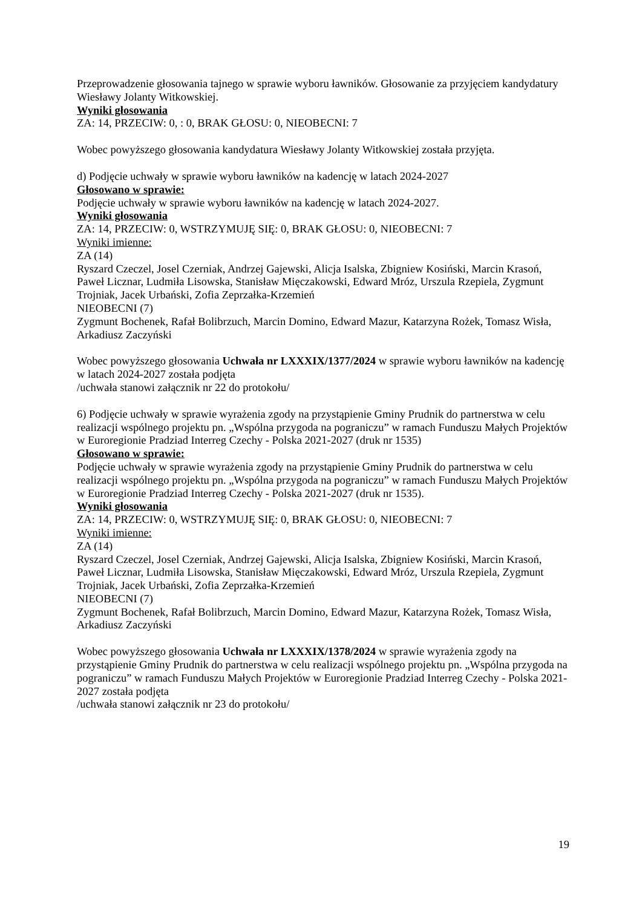Przeprowadzenie głosowania tajnego w sprawie wyboru ławników. Głosowanie za przyjęciem kandydatury Wiesławy Jolanty Witkowskiej.
Wyniki głosowania
ZA: 14, PRZECIW: 0, : 0, BRAK GŁOSU: 0, NIEOBECNI: 7
Wobec powyższego głosowania kandydatura Wiesławy Jolanty Witkowskiej została przyjęta.
d) Podjęcie uchwały w sprawie wyboru ławników na kadencję w latach 2024-2027
Głosowano w sprawie:
Podjęcie uchwały w sprawie wyboru ławników na kadencję w latach 2024-2027.
Wyniki głosowania
ZA: 14, PRZECIW: 0, WSTRZYMUJĘ SIĘ: 0, BRAK GŁOSU: 0, NIEOBECNI: 7
Wyniki imienne:
ZA (14)
Ryszard Czeczel, Josel Czerniak, Andrzej Gajewski, Alicja Isalska, Zbigniew Kosiński, Marcin Krasoń, Paweł Licznar, Ludmiła Lisowska, Stanisław Mięczakowski, Edward Mróz, Urszula Rzepiela, Zygmunt Trojniak, Jacek Urbański, Zofia Zeprzałka-Krzemień
NIEOBECNI (7)
Zygmunt Bochenek, Rafał Bolibrzuch, Marcin Domino, Edward Mazur, Katarzyna Rożek, Tomasz Wisła, Arkadiusz Zaczyński
Wobec powyższego głosowania Uchwała nr LXXXIX/1377/2024 w sprawie wyboru ławników na kadencję w latach 2024-2027 została podjęta
/uchwała stanowi załącznik nr 22 do protokołu/
6) Podjęcie uchwały w sprawie wyrażenia zgody na przystąpienie Gminy Prudnik do partnerstwa w celu realizacji wspólnego projektu pn. „Wspólna przygoda na pograniczu” w ramach Funduszu Małych Projektów w Euroregionie Pradziad Interreg Czechy - Polska 2021-2027 (druk nr 1535)
Głosowano w sprawie:
Podjęcie uchwały w sprawie wyrażenia zgody na przystąpienie Gminy Prudnik do partnerstwa w celu realizacji wspólnego projektu pn. „Wspólna przygoda na pograniczu” w ramach Funduszu Małych Projektów w Euroregionie Pradziad Interreg Czechy - Polska 2021-2027 (druk nr 1535).
Wyniki głosowania
ZA: 14, PRZECIW: 0, WSTRZYMUJĘ SIĘ: 0, BRAK GŁOSU: 0, NIEOBECNI: 7
Wyniki imienne:
ZA (14)
Ryszard Czeczel, Josel Czerniak, Andrzej Gajewski, Alicja Isalska, Zbigniew Kosiński, Marcin Krasoń, Paweł Licznar, Ludmiła Lisowska, Stanisław Mięczakowski, Edward Mróz, Urszula Rzepiela, Zygmunt Trojniak, Jacek Urbański, Zofia Zeprzałka-Krzemień
NIEOBECNI (7)
Zygmunt Bochenek, Rafał Bolibrzuch, Marcin Domino, Edward Mazur, Katarzyna Rożek, Tomasz Wisła, Arkadiusz Zaczyński
Wobec powyższego głosowania Uchwała nr LXXXIX/1378/2024 w sprawie wyrażenia zgody na przystąpienie Gminy Prudnik do partnerstwa w celu realizacji wspólnego projektu pn. „Wspólna przygoda na pograniczu” w ramach Funduszu Małych Projektów w Euroregionie Pradziad Interreg Czechy - Polska 2021-2027 została podjęta
/uchwała stanowi załącznik nr 23 do protokołu/
19